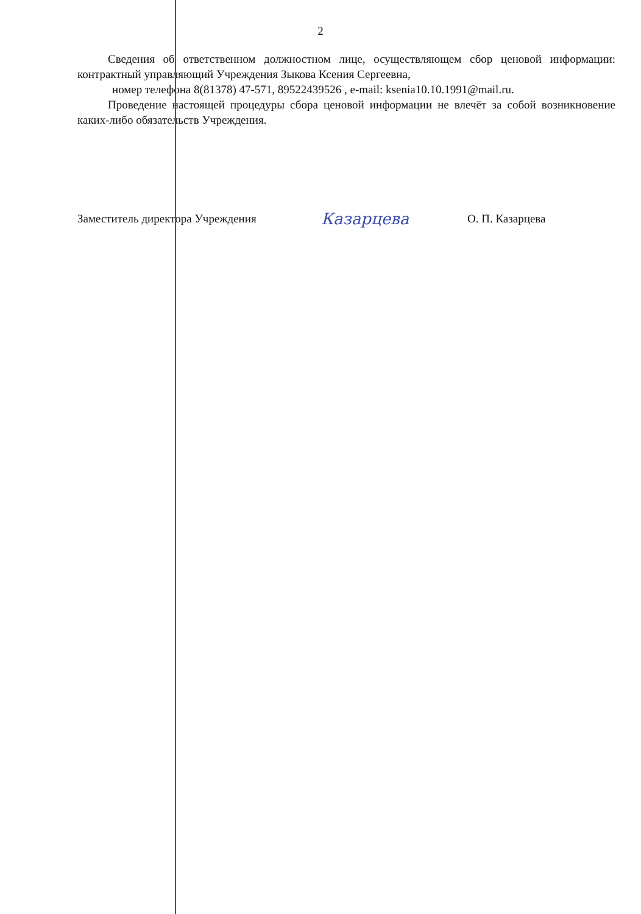2
Сведения об ответственном должностном лице, осуществляющем сбор ценовой информации: контрактный управляющий Учреждения Зыкова Ксения Сергеевна,
номер телефона 8(81378) 47-571, 89522439526 , e-mail: ksenia10.10.1991@mail.ru.
Проведение настоящей процедуры сбора ценовой информации не влечёт за собой возникновение каких-либо обязательств Учреждения.
Заместитель директора Учреждения
Казарцева
О. П. Казарцева